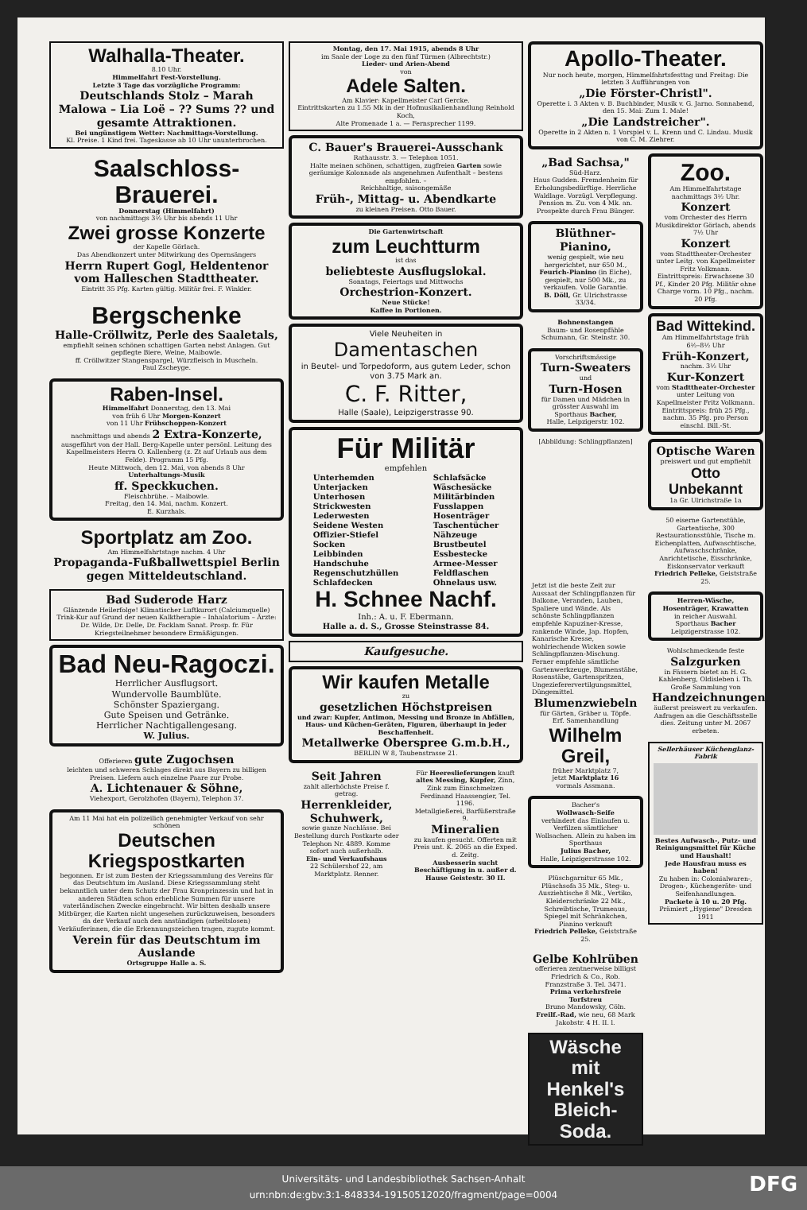Walhalla-Theater.
8.10 Uhr.
Himmelfahrt Fest-Vorstellung.
Letzte 3 Tage das vorzügliche Programm:
Deutschlands Stolz – Marah Malowa – Lia Loë – ?? Sums ?? und gesamte Attraktionen.
Bei ungünstigem Wetter: Nachmittags-Vorstellung.
Kl. Preise. 1 Kind frei. Tageskasse ab 10 Uhr ununterbrochen.
Saalschloss-Brauerei.
Donnerstag (Himmelfahrt)
von nachmittags 3½ Uhr bis abends 11 Uhr
Zwei grosse Konzerte
der Kapelle Görlach.
Das Abendkonzert unter Mitwirkung des Opernsängers
Herrn Rupert Gogl, Heldentenor vom Halleschen Stadttheater.
Eintritt 35 Pfg. Karten gültig. Militär frei. F. Winkler.
Bergschenke
Halle-Cröllwitz, Perle des Saaletals,
empfiehlt seinen schönen schattigen Garten nebst Anlagen. Gut gepflegte Biere, Weine, Maibowle.
ff. Cröllwitzer Stangenspargel, Würzfleisch in Muscheln.
Paul Zscheyge.
Raben-Insel.
Himmelfahrt Donnerstag, den 13. Mai
von früh 6 Uhr Morgen-Konzert
von 11 Uhr Frühschoppen-Konzert
nachmittags und abends 2 Extra-Konzerte,
ausgeführt von der Hall. Berg-Kapelle unter persönl. Leitung des Kapellmeisters Herrn O. Kallenberg (z. Zt auf Urlaub aus dem Felde). Programm 15 Pfg.
Heute Mittwoch, den 12. Mai, von abends 8 Uhr
Unterhaltungs-Musik
ff. Speckkuchen.
Fleischbrühe. – Maibowle.
Freitag, den 14. Mai, nachm. Konzert.
E. Kurzhals.
Sportplatz am Zoo.
Am Himmelfahrtstage nachm. 4 Uhr
Propaganda-Fußballwettspiel Berlin gegen Mitteldeutschland.
Bad Suderode Harz
Glänzende Heilerfolge! Klimatischer Luftkurort (Calciumquelle) Trink-Kur auf Grund der neuen Kalktherapie – Inhalatorium – Ärzte: Dr. Wilde, Dr. Delle, Dr. Facklam Sanat. Prosp. fr. Für Kriegsteilnehmer besondere Ermäßigungen.
Bad Neu-Ragoczi.
Herrlicher Ausflugsort.
Wundervolle Baumblüte.
Schönster Spaziergang.
Gute Speisen und Getränke.
Herrlicher Nachtigallengesang.
W. Julius.
Offerieren gute Zugochsen
leichten und schweren Schlages direkt aus Bayern zu billigen Preisen. Liefern auch einzelne Paare zur Probe.
A. Lichtenauer & Söhne,
Viehexport, Gerolzhofen (Bayern), Telephon 37.
Am 11 Mai hat ein polizeilich genehmigter Verkauf von sehr schönen
Deutschen Kriegspostkarten
begonnen. Er ist zum Besten der Kriegssammlung des Vereins für das Deutschtum im Ausland. Diese Kriegssammlung steht bekanntlich unter dem Schutz der Frau Kronprinzessin und hat in anderen Städten schon erhebliche Summen für unsere vaterländischen Zwecke eingebracht. Wir bitten deshalb unsere Mitbürger, die Karten nicht ungesehen zurückzuweisen, besonders da der Verkauf auch den anständigen (arbeitslosen) Verkäuferinnen, die die Erkennungszeichen tragen, zugute kommt.
Verein für das Deutschtum im Auslande
Ortsgruppe Halle a. S.
Montag, den 17. Mai 1915, abends 8 Uhr
im Saale der Loge zu den fünf Türmen (Albrechtstr.)
Lieder- und Arien-Abend
von
Adele Salten.
Am Klavier: Kapellmeister Carl Gercke.
Eintrittskarten zu 1.55 Mk in der Hofmusikalienhandlung Reinhold Koch,
Alte Promenade 1 a. — Fernsprecher 1199.
C. Bauer's Brauerei-Ausschank
Rathausstr. 3. — Telephon 1051.
Halte meinen schönen, schattigen, zugfreien Garten sowie geräumige Kolonnade als angenehmen Aufenthalt – bestens empfohlen. –
Reichhaltige, saisongemäße
Früh-, Mittag- u. Abendkarte
zu kleinen Preisen. Otto Bauer.
Die Gartenwirtschaft
zum Leuchtturm
ist das
beliebteste Ausflugslokal.
Sonntags, Feiertags und Mittwochs
Orchestrion-Konzert.
Neue Stücke!
Kaffee in Portionen.
Viele Neuheiten in
Damentaschen
in Beutel- und Torpedoform, aus gutem Leder, schon von 3.75 Mark an.
C. F. Ritter,
Halle (Saale), Leipzigerstrasse 90.
Für Militär
empfehlen
Unterhemden
Unterjacken
Unterhosen
Strickwesten
Lederwesten
Seidene Westen
Offizier-Stiefel
Socken
Leibbinden
Handschuhe
Regenschutzhüllen
Schlafdecken
Schlafsäcke
Wäschesäcke
Militärbinden
Fusslappen
Hosenträger
Taschentücher
Nähzeuge
Brustbeutel
Essbestecke
Armee-Messer
Feldflaschen
Ohnelaus usw.
H. Schnee Nachf.
Inh.: A. u. F. Ebermann.
Halle a. d. S., Grosse Steinstrasse 84.
Kaufgesuche.
Wir kaufen Metalle
zu
gesetzlichen Höchstpreisen
und zwar: Kupfer, Antimon, Messing und Bronze in Abfällen, Haus- und Küchen-Geräten, Figuren, überhaupt in jeder Beschaffenheit.
Metallwerke Oberspree G.m.b.H.,
BERLIN W 8, Taubenstrasse 21.
Seit Jahren
zahlt allerhöchste Preise f. getrag.
Herrenkleider, Schuhwerk,
sowie ganze Nachlässe. Bei Bestellung durch Postkarte oder Telephon Nr. 4889. Komme sofort auch außerhalb.
Ein- und Verkaufshaus
22 Schülershof 22, am Marktplatz. Renner.
Für Heereslieferungen kauft
altes Messing, Kupfer, Zinn, Zink zum Einschmelzen
Ferdinand Haassengier, Tel. 1196.
Metallgießerei, Barfüßerstraße 9.
Mineralien
zu kaufen gesucht. Offerten mit Preis unt. K. 2065 an die Exped. d. Zeitg.
Ausbesserin sucht Beschäftigung in u. außer d. Hause Geistestr. 30 II.
Apollo-Theater.
Nur noch heute, morgen, Himmelfahrtsfesttag und Freitag: Die letzten 3 Aufführungen von
„Die Förster-Christl".
Operette i. 3 Akten v. B. Buchbinder, Musik v. G. Jarno. Sonnabend, den 15. Mai: Zum 1. Male!
„Die Landstreicher".
Operette in 2 Akten n. 1 Vorspiel v. L. Krenn und C. Lindau. Musik von C. M. Ziehrer.
„Bad Sachsa,"
Süd-Harz.
Haus Gudden. Fremdenheim für Erholungsbedürftige. Herrliche Waldlage. Vorzügl. Verpflegung. Pension m. Zu. von 4 Mk. an. Prospekte durch Frau Bünger.
Blüthner-Pianino,
wenig gespielt, wie neu hergerichtet, nur 650 M.,
Feurich-Pianino (in Eiche), gespielt, nur 500 Mk., zu verkaufen. Volle Garantie.
B. Döll, Gr. Ulrichstrasse 33/34.
Bohnenstangen
Baum- und Rosenpfähle
Schumann, Gr. Steinstr. 30.
Vorschriftsmässige
Turn-Sweaters
und
Turn-Hosen
für Damen und Mädchen in grösster Auswahl im Sporthaus Bacher,
Halle, Leipzigerstr. 102.
[Abbildung: Schlingpflanzen]
Jetzt ist die beste Zeit zur Aussaat der Schlingpflanzen für Balkone, Veranden, Lauben, Spaliere und Wände. Als schönste Schlingpflanzen empfehle Kapuziner-Kresse, rankende Winde, Jap. Hopfen, Kanarische Kresse, wohlriechende Wicken sowie Schlingpflanzen-Mischung. Ferner empfehle sämtliche Gartenwerkzeuge, Blumenstäbe, Rosenstäbe, Gartenspritzen, Ungezieferervertilgungsmittel, Düngemittel.
Blumenzwiebeln
für Gärten, Gräber u. Töpfe.
Erf. Samenhandlung
Wilhelm Greil,
früher Marktplatz 7,
jetzt Marktplatz 16
vormals Assmann.
Bacher's
Wollwasch-Seife
verhindert das Einlaufen u. Verfilzen sämtlicher Wollsachen. Allein zu haben im Sporthaus
Julius Bacher,
Halle, Leipzigerstrasse 102.
Plüschgarnitur 65 Mk., Plüschsofa 35 Mk., Steg- u. Ausziehtische 8 Mk., Vertiko, Kleiderschränke 22 Mk., Schreibtische, Trumeaus, Spiegel mit Schränkchen, Pianino verkauft
Friedrich Pelleke, Geiststraße 25.
Gelbe Kohlrüben
offerieren zentnerweise billigst Friedrich & Co., Rob. Franzstraße 3. Tel. 3471.
Prima verkehrsfreie
Torfstreu
Bruno Mandowsky, Cöln.
Freilf.-Rad, wie neu, 68 Mark Jakobstr. 4 H. II. l.
Wäsche mit Henkel's Bleich-Soda.
Zoo.
Am Himmelfahrtstage nachmittags 3½ Uhr.
Konzert
vom Orchester des Herrn Musikdirektor Görlach, abends 7½ Uhr
Konzert
vom Stadttheater-Orchester unter Leitg. von Kapellmeister Fritz Volkmann.
Eintrittspreis: Erwachsene 30 Pf., Kinder 20 Pfg. Militär ohne Charge vorm. 10 Pfg., nachm. 20 Pfg.
Bad Wittekind.
Am Himmelfahrtstage früh 6½–8½ Uhr
Früh-Konzert,
nachm. 3½ Uhr
Kur-Konzert
vom Stadttheater-Orchester unter Leitung von Kapellmeister Fritz Volkmann.
Eintrittspreis: früh 25 Pfg., nachm. 35 Pfg. pro Person einschl. Bill.-St.
Optische Waren
preiswert und gut empfiehlt
Otto Unbekannt
1a Gr. Ulrichstraße 1a
50 eiserne Gartenstühle, Gartentische, 300 Restaurationsstühle, Tische m. Eichenplatten, Aufwaschtische, Aufwaschschränke, Anrichtetische, Eisschränke, Eiskonservator verkauft
Friedrich Pelleke, Geiststraße 25.
Herren-Wäsche, Hosenträger, Krawatten
in reicher Auswahl.
Sporthaus Bacher
Leipzigerstrasse 102.
Wohlschmeckende feste
Salzgurken
in Fässern bietet an H. G. Kahlenberg, Oldisleben i. Th.
Große Sammlung von
Handzeichnungen
äußerst preiswert zu verkaufen. Anfragen an die Geschäftsstelle dies. Zeitung unter M. 2067 erbeten.
Sellerhäuser Küchenglanz-Fabrik
Bestes Aufwasch-, Putz- und Reinigungsmittel für Küche und Haushalt!
Jede Hausfrau muss es haben!
Zu haben in: Colonialwaren-, Drogen-, Küchengeräte- und Seifenhandlungen.
Packete à 10 u. 20 Pfg.
Prämiert „Hygiene" Dresden 1911
Universitäts- und Landesbibliothek Sachsen-Anhalt
urn:nbn:de:gbv:3:1-848334-19150512020/fragment/page=0004
DFG